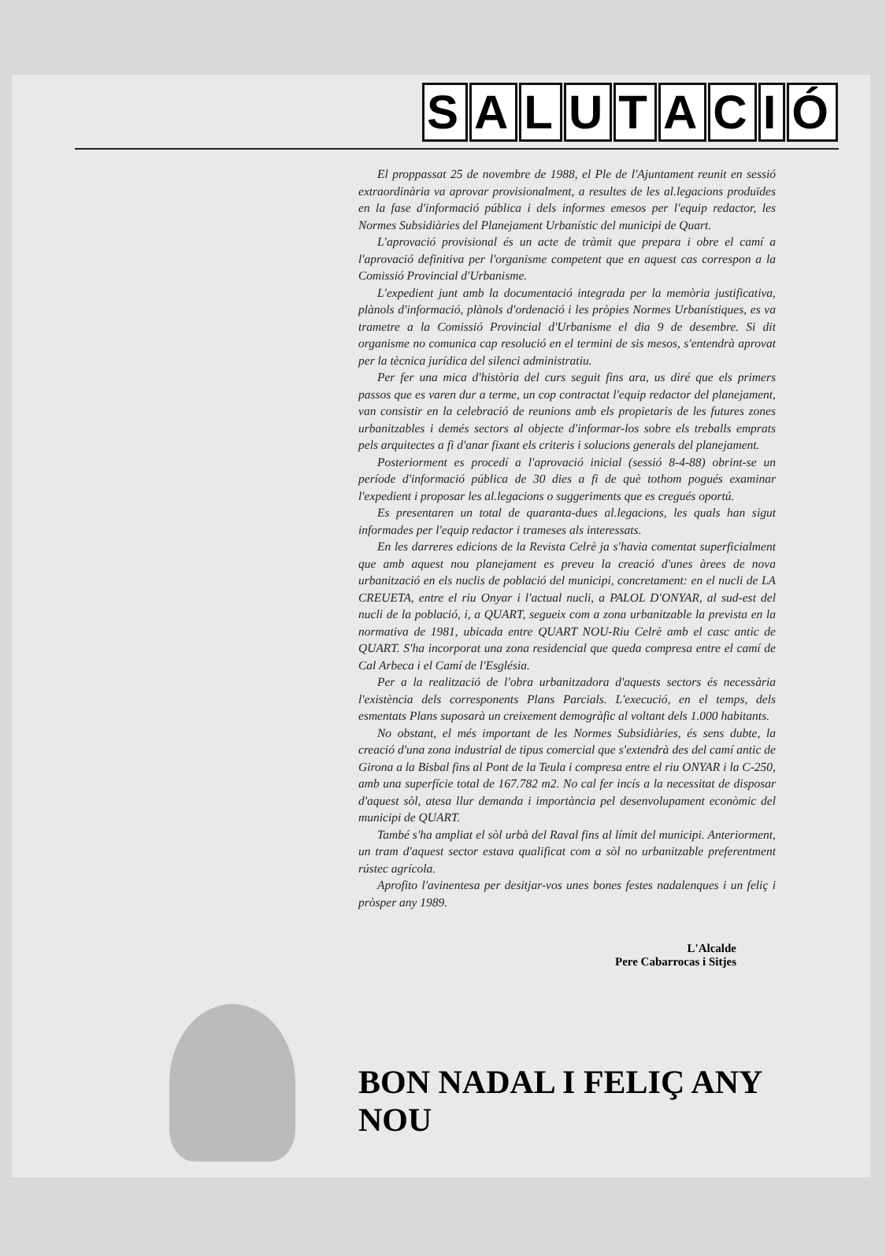SALUTACIÓ
El proppassat 25 de novembre de 1988, el Ple de l'Ajuntament reunit en sessió extraordinària va aprovar provisionalment, a resultes de les al.legacions produïdes en la fase d'informació pública i dels informes emesos per l'equip redactor, les Normes Subsidiàries del Planejament Urbanístic del municipi de Quart.
L'aprovació provisional és un acte de tràmit que prepara i obre el camí a l'aprovació definitiva per l'organisme competent que en aquest cas correspon a la Comissió Provincial d'Urbanisme.
L'expedient junt amb la documentació integrada per la memòria justificativa, plànols d'informació, plànols d'ordenació i les pròpies Normes Urbanístiques, es va trametre a la Comissió Provincial d'Urbanisme el dia 9 de desembre. Si dit organisme no comunica cap resolució en el termini de sis mesos, s'entendrà aprovat per la tècnica jurídica del silenci administratiu.
Per fer una mica d'història del curs seguit fins ara, us diré que els primers passos que es varen dur a terme, un cop contractat l'equip redactor del planejament, van consistir en la celebració de reunions amb els propietaris de les futures zones urbanitzables i demés sectors al objecte d'informar-los sobre els treballs emprats pels arquitectes a fi d'anar fixant els criteris i solucions generals del planejament.
Posteriorment es procedí a l'aprovació inicial (sessió 8-4-88) obrint-se un període d'informació pública de 30 dies a fi de què tothom pogués examinar l'expedient i proposar les al.legacions o suggeriments que es cregués oportú.
Es presentaren un total de quaranta-dues al.legacions, les quals han sigut informades per l'equip redactor i trameses als interessats.
En les darreres edicions de la Revista Celrè ja s'havia comentat superficialment que amb aquest nou planejament es preveu la creació d'unes àrees de nova urbanització en els nuclis de població del municipi, concretament: en el nucli de LA CREUETA, entre el riu Onyar i l'actual nucli, a PALOL D'ONYAR, al sud-est del nucli de la població, i, a QUART, segueix com a zona urbanitzable la prevista en la normativa de 1981, ubicada entre QUART NOU-Riu Celrè amb el casc antic de QUART. S'ha incorporat una zona residencial que queda compresa entre el camí de Cal Arbeca i el Camí de l'Església.
Per a la realització de l'obra urbanitzadora d'aquests sectors és necessària l'existència dels corresponents Plans Parcials. L'execució, en el temps, dels esmentats Plans suposarà un creixement demogràfic al voltant dels 1.000 habitants.
No obstant, el més important de les Normes Subsidiàries, és sens dubte, la creació d'una zona industrial de tipus comercial que s'extendrà des del camí antic de Girona a la Bisbal fins al Pont de la Teula i compresa entre el riu ONYAR i la C-250, amb una superfície total de 167.782 m2. No cal fer incís a la necessitat de disposar d'aquest sòl, atesa llur demanda i importància pel desenvolupament econòmic del municipi de QUART.
També s'ha ampliat el sòl urbà del Raval fins al límit del municipi. Anteriorment, un tram d'aquest sector estava qualificat com a sòl no urbanitzable preferentment rústec agrícola.
Aprofito l'avinentesa per desitjar-vos unes bones festes nadalenques i un feliç i pròsper any 1989.
L'Alcalde
Pere Cabarrocas i Sitjes
BON NADAL I FELIÇ ANY NOU